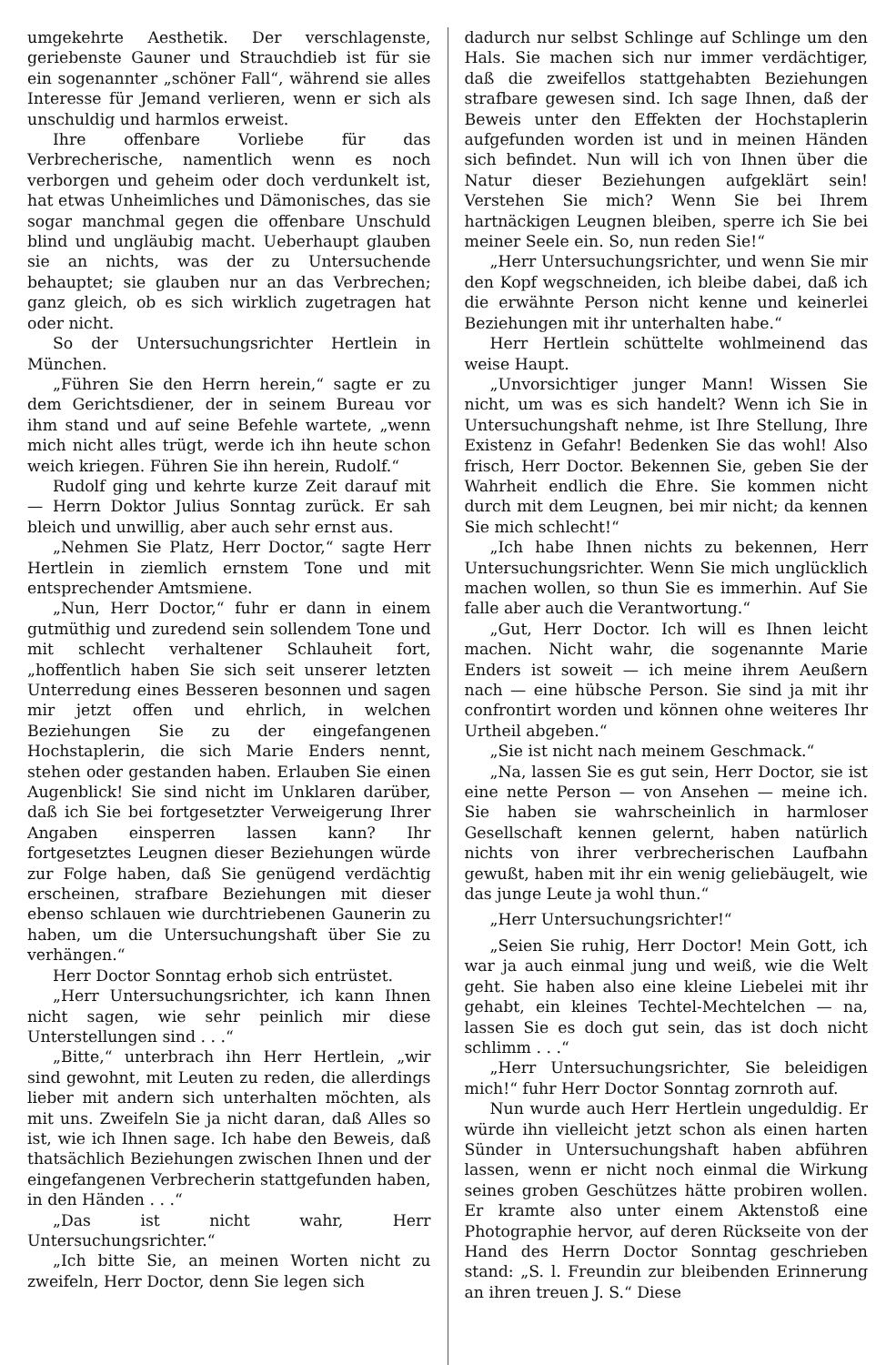umgekehrte Aesthetik. Der verschlagenste, geriebenste Gauner und Strauchdieb ist für sie ein sogenannter „schöner Fall“, während sie alles Interesse für Jemand verlieren, wenn er sich als unschuldig und harmlos erweist.
Ihre offenbare Vorliebe für das Verbrecherische, namentlich wenn es noch verborgen und geheim oder doch verdunkelt ist, hat etwas Unheimliches und Dämonisches, das sie sogar manchmal gegen die offenbare Unschuld blind und ungläubig macht. Ueberhaupt glauben sie an nichts, was der zu Untersuchende behauptet; sie glauben nur an das Verbrechen; ganz gleich, ob es sich wirklich zugetragen hat oder nicht.
So der Untersuchungsrichter Hertlein in München.
„Führen Sie den Herrn herein,“ sagte er zu dem Gerichtsdiener, der in seinem Bureau vor ihm stand und auf seine Befehle wartete, „wenn mich nicht alles trügt, werde ich ihn heute schon weich kriegen. Führen Sie ihn herein, Rudolf.“
Rudolf ging und kehrte kurze Zeit darauf mit — Herrn Doktor Julius Sonntag zurück. Er sah bleich und unwillig, aber auch sehr ernst aus.
„Nehmen Sie Platz, Herr Doctor,“ sagte Herr Hertlein in ziemlich ernstem Tone und mit entsprechender Amtsmiene.
„Nun, Herr Doctor,“ fuhr er dann in einem gutmüthig und zuredend sein sollendem Tone und mit schlecht verhaltener Schlauheit fort, „hoffentlich haben Sie sich seit unserer letzten Unterredung eines Besseren besonnen und sagen mir jetzt offen und ehrlich, in welchen Beziehungen Sie zu der eingefangenen Hochstaplerin, die sich Marie Enders nennt, stehen oder gestanden haben. Erlauben Sie einen Augenblick! Sie sind nicht im Unklaren darüber, daß ich Sie bei fortgesetzter Verweigerung Ihrer Angaben einsperren lassen kann? Ihr fortgesetztes Leugnen dieser Beziehungen würde zur Folge haben, daß Sie genügend verdächtig erscheinen, strafbare Beziehungen mit dieser ebenso schlauen wie durchtriebenen Gaunerin zu haben, um die Untersuchungshaft über Sie zu verhängen.“
Herr Doctor Sonntag erhob sich entrüstet.
„Herr Untersuchungsrichter, ich kann Ihnen nicht sagen, wie sehr peinlich mir diese Unterstellungen sind . . .“
„Bitte,“ unterbrach ihn Herr Hertlein, „wir sind gewohnt, mit Leuten zu reden, die allerdings lieber mit andern sich unterhalten möchten, als mit uns. Zweifeln Sie ja nicht daran, daß Alles so ist, wie ich Ihnen sage. Ich habe den Beweis, daß thatsächlich Beziehungen zwischen Ihnen und der eingefangenen Verbrecherin stattgefunden haben, in den Händen . . .“
„Das ist nicht wahr, Herr Untersuchungsrichter.“
„Ich bitte Sie, an meinen Worten nicht zu zweifeln, Herr Doctor, denn Sie legen sich
dadurch nur selbst Schlinge auf Schlinge um den Hals. Sie machen sich nur immer verdächtiger, daß die zweifellos stattgehabten Beziehungen strafbare gewesen sind. Ich sage Ihnen, daß der Beweis unter den Effekten der Hochstaplerin aufgefunden worden ist und in meinen Händen sich befindet. Nun will ich von Ihnen über die Natur dieser Beziehungen aufgeklärt sein! Verstehen Sie mich? Wenn Sie bei Ihrem hartnäckigen Leugnen bleiben, sperre ich Sie bei meiner Seele ein. So, nun reden Sie!“
„Herr Untersuchungsrichter, und wenn Sie mir den Kopf wegschneiden, ich bleibe dabei, daß ich die erwähnte Person nicht kenne und keinerlei Beziehungen mit ihr unterhalten habe.“
Herr Hertlein schüttelte wohlmeinend das weise Haupt.
„Unvorsichtiger junger Mann! Wissen Sie nicht, um was es sich handelt? Wenn ich Sie in Untersuchungshaft nehme, ist Ihre Stellung, Ihre Existenz in Gefahr! Bedenken Sie das wohl! Also frisch, Herr Doctor. Bekennen Sie, geben Sie der Wahrheit endlich die Ehre. Sie kommen nicht durch mit dem Leugnen, bei mir nicht; da kennen Sie mich schlecht!“
„Ich habe Ihnen nichts zu bekennen, Herr Untersuchungsrichter. Wenn Sie mich unglücklich machen wollen, so thun Sie es immerhin. Auf Sie falle aber auch die Verantwortung.“
„Gut, Herr Doctor. Ich will es Ihnen leicht machen. Nicht wahr, die sogenannte Marie Enders ist soweit — ich meine ihrem Aeußern nach — eine hübsche Person. Sie sind ja mit ihr confrontirt worden und können ohne weiteres Ihr Urtheil abgeben.“
„Sie ist nicht nach meinem Geschmack.“
„Na, lassen Sie es gut sein, Herr Doctor, sie ist eine nette Person — von Ansehen — meine ich. Sie haben sie wahrscheinlich in harmloser Gesellschaft kennen gelernt, haben natürlich nichts von ihrer verbrecherischen Laufbahn gewußt, haben mit ihr ein wenig geliebäugelt, wie das junge Leute ja wohl thun.“
„Herr Untersuchungsrichter!“
„Seien Sie ruhig, Herr Doctor! Mein Gott, ich war ja auch einmal jung und weiß, wie die Welt geht. Sie haben also eine kleine Liebelei mit ihr gehabt, ein kleines Techtel-Mechtelchen — na, lassen Sie es doch gut sein, das ist doch nicht schlimm . . .“
„Herr Untersuchungsrichter, Sie beleidigen mich!“ fuhr Herr Doctor Sonntag zornroth auf.
Nun wurde auch Herr Hertlein ungeduldig. Er würde ihn vielleicht jetzt schon als einen harten Sünder in Untersuchungshaft haben abführen lassen, wenn er nicht noch einmal die Wirkung seines groben Geschützes hätte probiren wollen. Er kramte also unter einem Aktenstoß eine Photographie hervor, auf deren Rückseite von der Hand des Herrn Doctor Sonntag geschrieben stand: „S. l. Freundin zur bleibenden Erinnerung an ihren treuen J. S.“ Diese